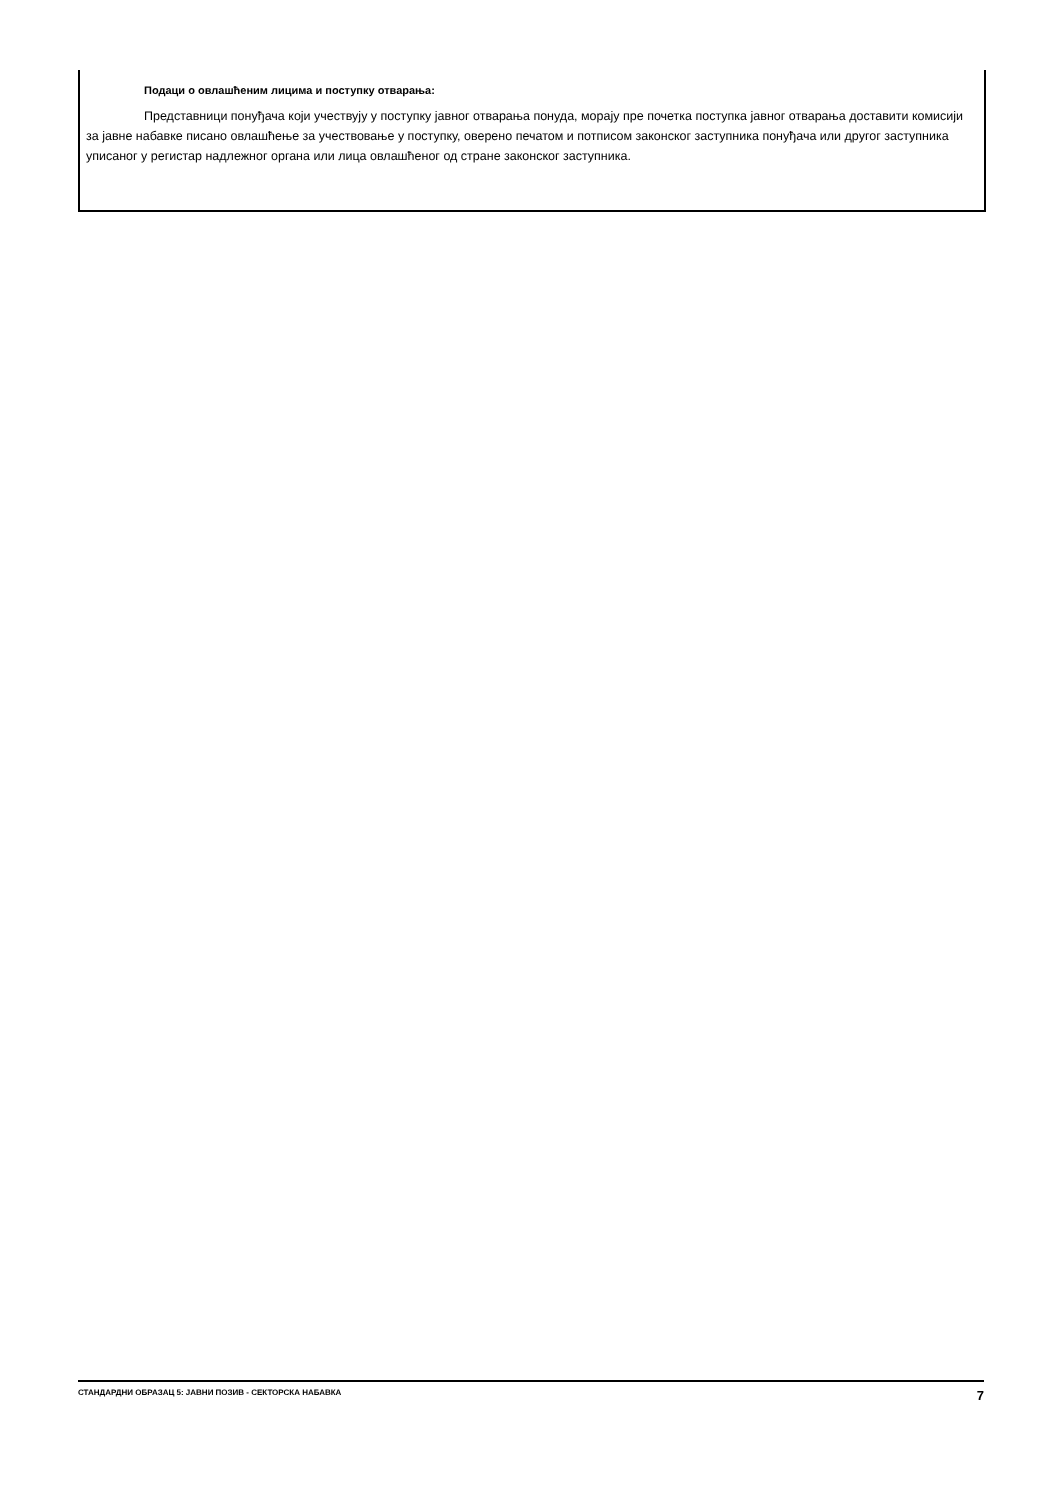Подаци о овлашћеним лицима и поступку отварања:
Представници понуђача који учествују у поступку јавног отварања понуда, морају пре почетка поступка јавног отварања доставити комисији за јавне набавке писано овлашћење за учествовање у поступку, оверено печатом и потписом законског заступника понуђача или другог заступника уписаног у регистар надлежног органа или лица овлашћеног од стране законског заступника.
СТАНДАРДНИ ОБРАЗАЦ 5: ЈАВНИ ПОЗИВ - СЕКТОРСКА НАБАВКА 7